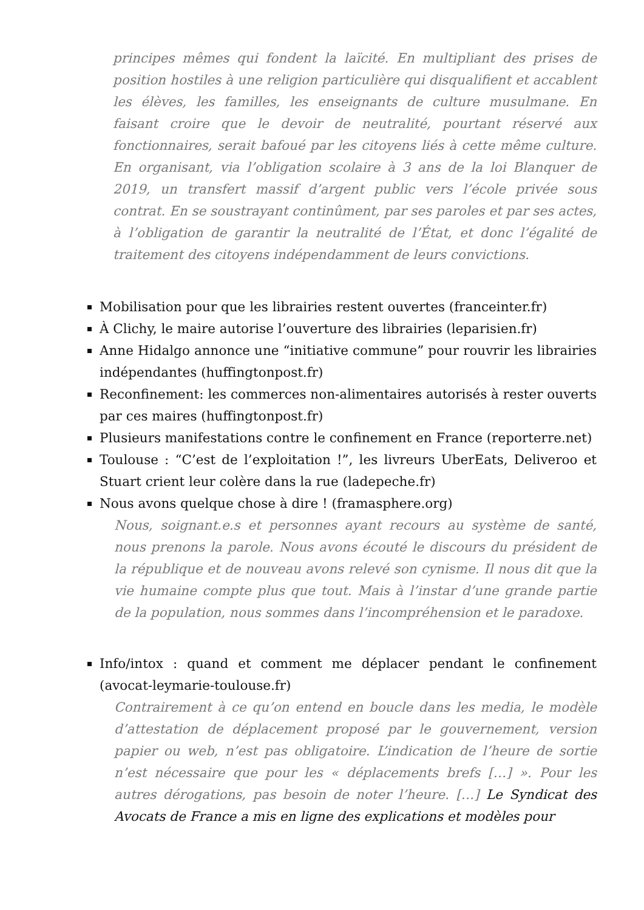principes mêmes qui fondent la laïcité. En multipliant des prises de position hostiles à une religion particulière qui disqualifient et accablent les élèves, les familles, les enseignants de culture musulmane. En faisant croire que le devoir de neutralité, pourtant réservé aux fonctionnaires, serait bafoué par les citoyens liés à cette même culture. En organisant, via l’obligation scolaire à 3 ans de la loi Blanquer de 2019, un transfert massif d’argent public vers l’école privée sous contrat. En se soustrayant continûment, par ses paroles et par ses actes, à l’obligation de garantir la neutralité de l’État, et donc l’égalité de traitement des citoyens indépendamment de leurs convictions.
Mobilisation pour que les librairies restent ouvertes (franceinter.fr)
À Clichy, le maire autorise l’ouverture des librairies (leparisien.fr)
Anne Hidalgo annonce une “initiative commune” pour rouvrir les librairies indépendantes (huffingtonpost.fr)
Reconfinement: les commerces non-alimentaires autorisés à rester ouverts par ces maires (huffingtonpost.fr)
Plusieurs manifestations contre le confinement en France (reporterre.net)
Toulouse : “C’est de l’exploitation !”, les livreurs UberEats, Deliveroo et Stuart crient leur colère dans la rue (ladepeche.fr)
Nous avons quelque chose à dire ! (framasphere.org)
Nous, soignant.e.s et personnes ayant recours au système de santé, nous prenons la parole. Nous avons écouté le discours du président de la république et de nouveau avons relevé son cynisme. Il nous dit que la vie humaine compte plus que tout. Mais à l’instar d’une grande partie de la population, nous sommes dans l’incompréhension et le paradoxe.
Info/intox : quand et comment me déplacer pendant le confinement (avocat-leymarie-toulouse.fr)
Contrairement à ce qu’on entend en boucle dans les media, le modèle d’attestation de déplacement proposé par le gouvernement, version papier ou web, n’est pas obligatoire. L’indication de l’heure de sortie n’est nécessaire que pour les « déplacements brefs […] ». Pour les autres dérogations, pas besoin de noter l’heure. […] Le Syndicat des Avocats de France a mis en ligne des explications et modèles pour